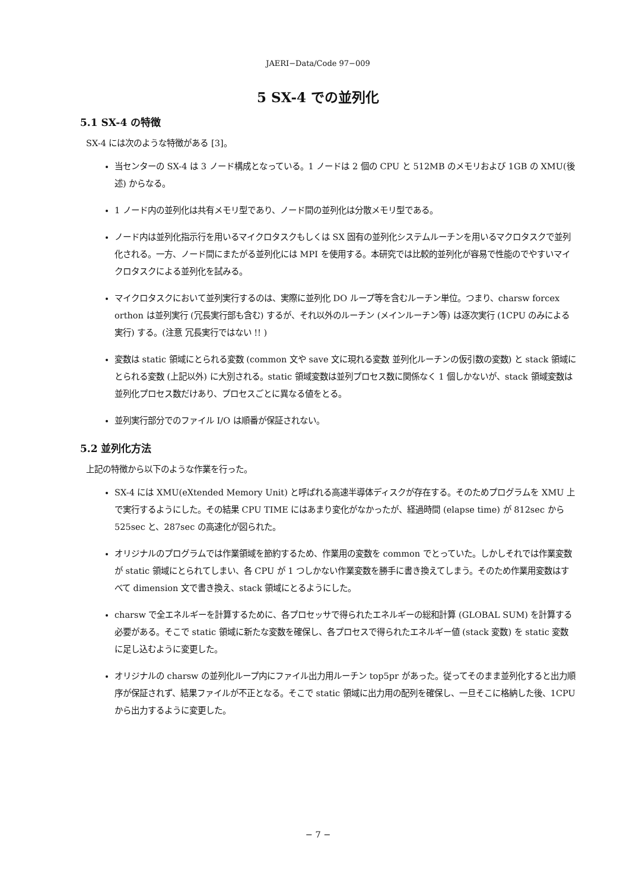JAERI−Data/Code 97−009
5 SX-4 での並列化
5.1 SX-4 の特徴
SX-4 には次のような特徴がある [3]。
当センターの SX-4 は 3 ノード構成となっている。1 ノードは 2 個の CPU と 512MB のメモリおよび 1GB の XMU(後述) からなる。
1 ノード内の並列化は共有メモリ型であり、ノード間の並列化は分散メモリ型である。
ノード内は並列化指示行を用いるマイクロタスクもしくは SX 固有の並列化システムルーチンを用いるマクロタスクで並列化される。一方、ノード間にまたがる並列化には MPI を使用する。本研究では比較的並列化が容易で性能のでやすいマイクロタスクによる並列化を試みる。
マイクロタスクにおいて並列実行するのは、実際に並列化 DO ループ等を含むルーチン単位。つまり、charsw forcex orthon は並列実行 (冗長実行部も含む) するが、それ以外のルーチン (メインルーチン等) は逐次実行 (1CPU のみによる実行) する。(注意 冗長実行ではない !! )
変数は static 領域にとられる変数 (common 文や save 文に現れる変数 並列化ルーチンの仮引数の変数) と stack 領域にとられる変数 (上記以外) に大別される。static 領域変数は並列プロセス数に関係なく 1 個しかないが、stack 領域変数は並列化プロセス数だけあり、プロセスごとに異なる値をとる。
並列実行部分でのファイル I/O は順番が保証されない。
5.2 並列化方法
上記の特徴から以下のような作業を行った。
SX-4 には XMU(eXtended Memory Unit) と呼ばれる高速半導体ディスクが存在する。そのためプログラムを XMU 上で実行するようにした。その結果 CPU TIME にはあまり変化がなかったが、経過時間 (elapse time) が 812sec から 525sec と、287sec の高速化が図られた。
オリジナルのプログラムでは作業領域を節約するため、作業用の変数を common でとっていた。しかしそれでは作業変数が static 領域にとられてしまい、各 CPU が 1 つしかない作業変数を勝手に書き換えてしまう。そのため作業用変数はすべて dimension 文で書き換え、stack 領域にとるようにした。
charsw で全エネルギーを計算するために、各プロセッサで得られたエネルギーの総和計算 (GLOBAL SUM) を計算する必要がある。そこで static 領域に新たな変数を確保し、各プロセスで得られたエネルギー値 (stack 変数) を static 変数に足し込むように変更した。
オリジナルの charsw の並列化ループ内にファイル出力用ルーチン top5pr があった。従ってそのまま並列化すると出力順序が保証されず、結果ファイルが不正となる。そこで static 領域に出力用の配列を確保し、一旦そこに格納した後、1CPU から出力するように変更した。
− 7 −